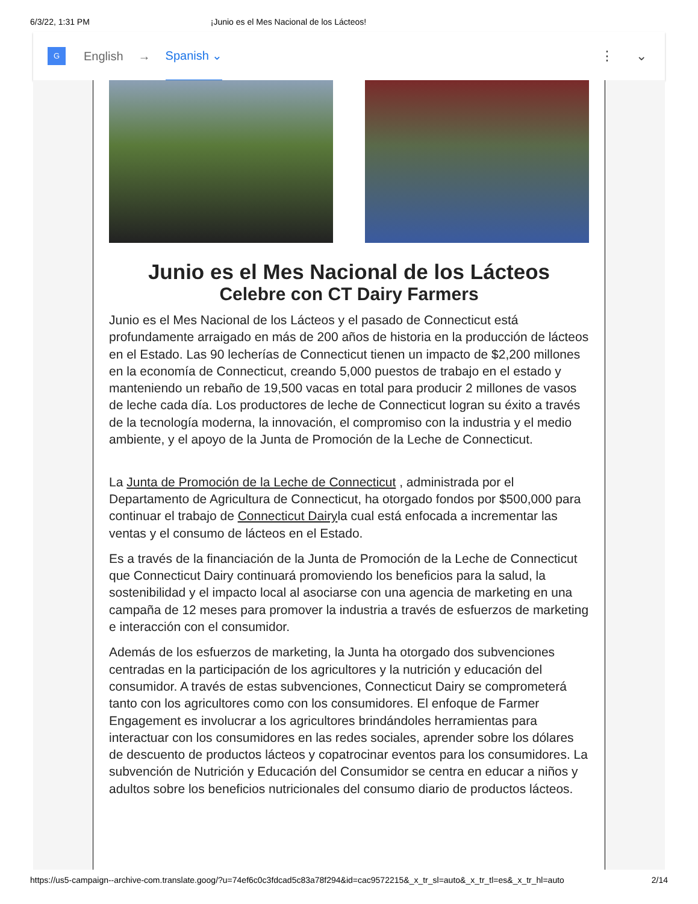6/3/22, 1:31 PM ¡Junio es el Mes Nacional de los Lácteos!
G
English → Spanish ⌄ ⋮ ⌄
Junio es el Mes Nacional de los Lácteos
Celebre con CT Dairy Farmers
Junio es el Mes Nacional de los Lácteos y el pasado de Connecticut está profundamente arraigado en más de 200 años de historia en la producción de lácteos en el Estado. Las 90 lecherías de Connecticut tienen un impacto de $2,200 millones en la economía de Connecticut, creando 5,000 puestos de trabajo en el estado y manteniendo un rebaño de 19,500 vacas en total para producir 2 millones de vasos de leche cada día. Los productores de leche de Connecticut logran su éxito a través de la tecnología moderna, la innovación, el compromiso con la industria y el medio ambiente, y el apoyo de la Junta de Promoción de la Leche de Connecticut.
La Junta de Promoción de la Leche de Connecticut , administrada por el Departamento de Agricultura de Connecticut, ha otorgado fondos por $500,000 para continuar el trabajo de Connecticut Dairyla cual está enfocada a incrementar las ventas y el consumo de lácteos en el Estado.
Es a través de la financiación de la Junta de Promoción de la Leche de Connecticut que Connecticut Dairy continuará promoviendo los beneficios para la salud, la sostenibilidad y el impacto local al asociarse con una agencia de marketing en una campaña de 12 meses para promover la industria a través de esfuerzos de marketing e interacción con el consumidor.
Además de los esfuerzos de marketing, la Junta ha otorgado dos subvenciones centradas en la participación de los agricultores y la nutrición y educación del consumidor. A través de estas subvenciones, Connecticut Dairy se comprometerá tanto con los agricultores como con los consumidores. El enfoque de Farmer Engagement es involucrar a los agricultores brindándoles herramientas para interactuar con los consumidores en las redes sociales, aprender sobre los dólares de descuento de productos lácteos y copatrocinar eventos para los consumidores. La subvención de Nutrición y Educación del Consumidor se centra en educar a niños y adultos sobre los beneficios nutricionales del consumo diario de productos lácteos.
https://us5-campaign--archive-com.translate.goog/?u=74ef6c0c3fdcad5c83a78f294&id=cac9572215&_x_tr_sl=auto&_x_tr_tl=es&_x_tr_hl=auto 2/14